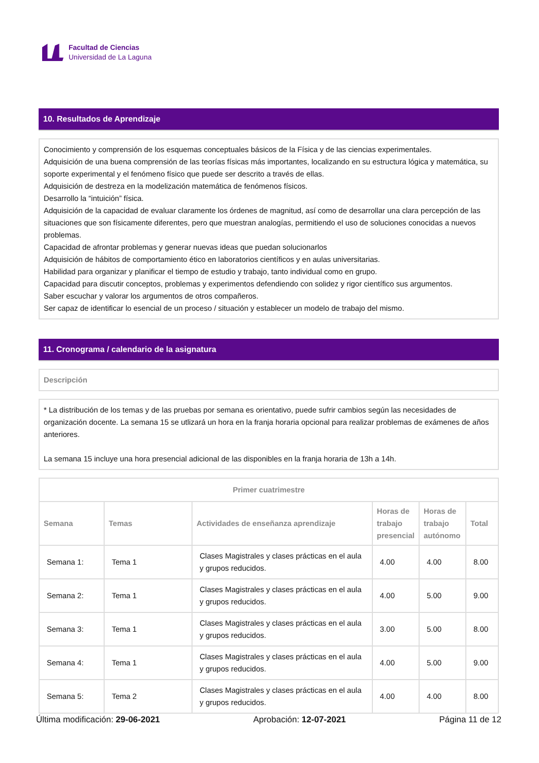Facultad de Ciencias
Universidad de La Laguna
10. Resultados de Aprendizaje
Conocimiento y comprensión de los esquemas conceptuales básicos de la Física y de las ciencias experimentales.
Adquisición de una buena comprensión de las teorías físicas más importantes, localizando en su estructura lógica y matemática, su soporte experimental y el fenómeno físico que puede ser descrito a través de ellas.
Adquisición de destreza en la modelización matemática de fenómenos físicos.
Desarrollo la “intuición” física.
Adquisición de la capacidad de evaluar claramente los órdenes de magnitud, así como de desarrollar una clara percepción de las situaciones que son físicamente diferentes, pero que muestran analogías, permitiendo el uso de soluciones conocidas a nuevos problemas.
Capacidad de afrontar problemas y generar nuevas ideas que puedan solucionarlos
Adquisición de hábitos de comportamiento ético en laboratorios científicos y en aulas universitarias.
Habilidad para organizar y planificar el tiempo de estudio y trabajo, tanto individual como en grupo.
Capacidad para discutir conceptos, problemas y experimentos defendiendo con solidez y rigor científico sus argumentos.
Saber escuchar y valorar los argumentos de otros compañeros.
Ser capaz de identificar lo esencial de un proceso / situación y establecer un modelo de trabajo del mismo.
11. Cronograma / calendario de la asignatura
Descripción
* La distribución de los temas y de las pruebas por semana es orientativo, puede sufrir cambios según las necesidades de organización docente. La semana 15 se utlizará un hora en la franja horaria opcional para realizar problemas de exámenes de años anteriores.
La semana 15 incluye una hora presencial adicional de las disponibles en la franja horaria de 13h a 14h.
| Primer cuatrimestre | | | | | |
| --- | --- | --- | --- | --- | --- |
| Semana | Temas | Actividades de enseñanza aprendizaje | Horas de trabajo presencial | Horas de trabajo autónomo | Total |
| Semana 1: | Tema 1 | Clases Magistrales y clases prácticas en el aula y grupos reducidos. | 4.00 | 4.00 | 8.00 |
| Semana 2: | Tema 1 | Clases Magistrales y clases prácticas en el aula y grupos reducidos. | 4.00 | 5.00 | 9.00 |
| Semana 3: | Tema 1 | Clases Magistrales y clases prácticas en el aula y grupos reducidos. | 3.00 | 5.00 | 8.00 |
| Semana 4: | Tema 1 | Clases Magistrales y clases prácticas en el aula y grupos reducidos. | 4.00 | 5.00 | 9.00 |
| Semana 5: | Tema 2 | Clases Magistrales y clases prácticas en el aula y grupos reducidos. | 4.00 | 4.00 | 8.00 |
Última modificación: 29-06-2021 Aprobación: 12-07-2021 Página 11 de 12